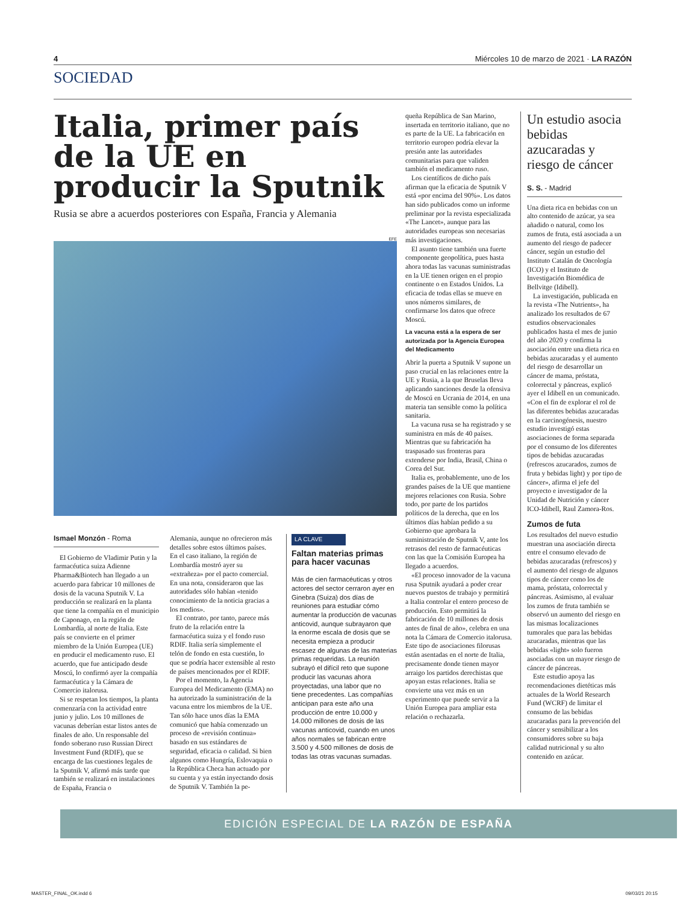4 Miércoles 10 de marzo de 2021 · LA RAZÓN
SOCIEDAD
Italia, primer país de la UE en producir la Sputnik
Rusia se abre a acuerdos posteriores con España, Francia y Alemania
EFE
Ismael Monzón - Roma
El Gobierno de Vladimir Putin y la farmacéutica suiza Adienne Pharma&Biotech han llegado a un acuerdo para fabricar 10 millones de dosis de la vacuna Sputnik V. La producción se realizará en la planta que tiene la compañía en el municipio de Caponago, en la región de Lombardía, al norte de Italia. Este país se convierte en el primer miembro de la Unión Europea (UE) en producir el medicamento ruso. El acuerdo, que fue anticipado desde Moscú, lo confirmó ayer la compañía farmacéutica y la Cámara de Comercio italorusa.
Si se respetan los tiempos, la planta comenzaría con la actividad entre junio y julio. Los 10 millones de vacunas deberían estar listos antes de finales de año. Un responsable del fondo soberano ruso Russian Direct Investment Fund (RDIF), que se encarga de las cuestiones legales de la Sputnik V, afirmó más tarde que también se realizará en instalaciones de España, Francia o
Alemania, aunque no ofrecieron más detalles sobre estos últimos países. En el caso italiano, la región de Lombardía mostró ayer su «extrañeza» por el pacto comercial. En una nota, consideraron que las autoridades sólo habían «tenido conocimiento de la noticia gracias a los medios».
El contrato, por tanto, parece más fruto de la relación entre la farmacéutica suiza y el fondo ruso RDIF. Italia sería simplemente el telón de fondo en esta cuestión, lo que se podría hacer extensible al resto de países mencionados por el RDIF.
Por el momento, la Agencia Europea del Medicamento (EMA) no ha autorizado la suministración de la vacuna entre los miembros de la UE. Tan sólo hace unos días la EMA comunicó que había comenzado un proceso de «revisión continua» basado en sus estándares de seguridad, eficacia o calidad. Si bien algunos como Hungría, Eslovaquia o la República Checa han actuado por su cuenta y ya están inyectando dosis de Sputnik V. También la pe-
LA CLAVE
Faltan materias primas para hacer vacunas
Más de cien farmacéuticas y otros actores del sector cerraron ayer en Ginebra (Suiza) dos días de reuniones para estudiar cómo aumentar la producción de vacunas anticovid, aunque subrayaron que la enorme escala de dosis que se necesita empieza a producir escasez de algunas de las materias primas requeridas. La reunión subrayó el difícil reto que supone producir las vacunas ahora proyectadas, una labor que no tiene precedentes. Las compañías anticipan para este año una producción de entre 10.000 y 14.000 millones de dosis de las vacunas anticovid, cuando en unos años normales se fabrican entre 3.500 y 4.500 millones de dosis de todas las otras vacunas sumadas.
queña República de San Marino, insertada en territorio italiano, que no es parte de la UE. La fabricación en territorio europeo podría elevar la presión ante las autoridades comunitarias para que validen también el medicamento ruso.
Los científicos de dicho país afirman que la eficacia de Sputnik V está «por encima del 90%». Los datos han sido publicados como un informe preliminar por la revista especializada «The Lancet», aunque para las autoridades europeas son necesarias más investigaciones.
El asunto tiene también una fuerte componente geopolítica, pues hasta ahora todas las vacunas suministradas en la UE tienen origen en el propio continente o en Estados Unidos. La eficacia de todas ellas se mueve en unos números similares, de confirmarse los datos que ofrece Moscú.
La vacuna está a la espera de ser autorizada por la Agencia Europea del Medicamento
Abrir la puerta a Sputnik V supone un paso crucial en las relaciones entre la UE y Rusia, a la que Bruselas lleva aplicando sanciones desde la ofensiva de Moscú en Ucrania de 2014, en una materia tan sensible como la política sanitaria.
La vacuna rusa se ha registrado y se suministra en más de 40 países. Mientras que su fabricación ha traspasado sus fronteras para extenderse por India, Brasil, China o Corea del Sur.
Italia es, probablemente, uno de los grandes países de la UE que mantiene mejores relaciones con Rusia. Sobre todo, por parte de los partidos políticos de la derecha, que en los últimos días habían pedido a su Gobierno que aprobara la suministración de Sputnik V, ante los retrasos del resto de farmacéuticas con las que la Comisión Europea ha llegado a acuerdos.
«El proceso innovador de la vacuna rusa Sputnik ayudará a poder crear nuevos puestos de trabajo y permitirá a Italia controlar el entero proceso de producción. Esto permitirá la fabricación de 10 millones de dosis antes de final de año», celebra en una nota la Cámara de Comercio italorusa. Este tipo de asociaciones filorusas están asentadas en el norte de Italia, precisamente donde tienen mayor arraigo los partidos derechistas que apoyan estas relaciones. Italia se convierte una vez más en un experimento que puede servir a la Unión Europea para ampliar esta relación o rechazarla.
Un estudio asocia bebidas azucaradas y riesgo de cáncer
S. S. - Madrid
Una dieta rica en bebidas con un alto contenido de azúcar, ya sea añadido o natural, como los zumos de fruta, está asociada a un aumento del riesgo de padecer cáncer, según un estudio del Instituto Catalán de Oncología (ICO) y el Instituto de Investigación Biomédica de Bellvitge (Idibell).
La investigación, publicada en la revista «The Nutrients», ha analizado los resultados de 67 estudios observacionales publicados hasta el mes de junio del año 2020 y confirma la asociación entre una dieta rica en bebidas azucaradas y el aumento del riesgo de desarrollar un cáncer de mama, próstata, colorrectal y páncreas, explicó ayer el Idibell en un comunicado. «Con el fin de explorar el rol de las diferentes bebidas azucaradas en la carcinogénesis, nuestro estudio investigó estas asociaciones de forma separada por el consumo de los diferentes tipos de bebidas azucaradas (refrescos azucarados, zumos de fruta y bebidas light) y por tipo de cáncer», afirma el jefe del proyecto e investigador de la Unidad de Nutrición y cáncer ICO-Idibell, Raul Zamora-Ros.
Zumos de futa
Los resultados del nuevo estudio muestran una asociación directa entre el consumo elevado de bebidas azucaradas (refrescos) y el aumento del riesgo de algunos tipos de cáncer como los de mama, próstata, colorrectal y páncreas. Asimismo, al evaluar los zumos de fruta también se observó un aumento del riesgo en las mismas localizaciones tumorales que para las bebidas azucaradas, mientras que las bebidas «light» solo fueron asociadas con un mayor riesgo de cáncer de páncreas.
Este estudio apoya las recomendaciones dietéticas más actuales de la World Research Fund (WCRF) de limitar el consumo de las bebidas azucaradas para la prevención del cáncer y sensibilizar a los consumidores sobre su baja calidad nutricional y su alto contenido en azúcar.
EDICIÓN ESPECIAL DE LA RAZÓN DE ESPAÑA
MASTER_FINAL_OK.indd 6 09/03/21 20:15